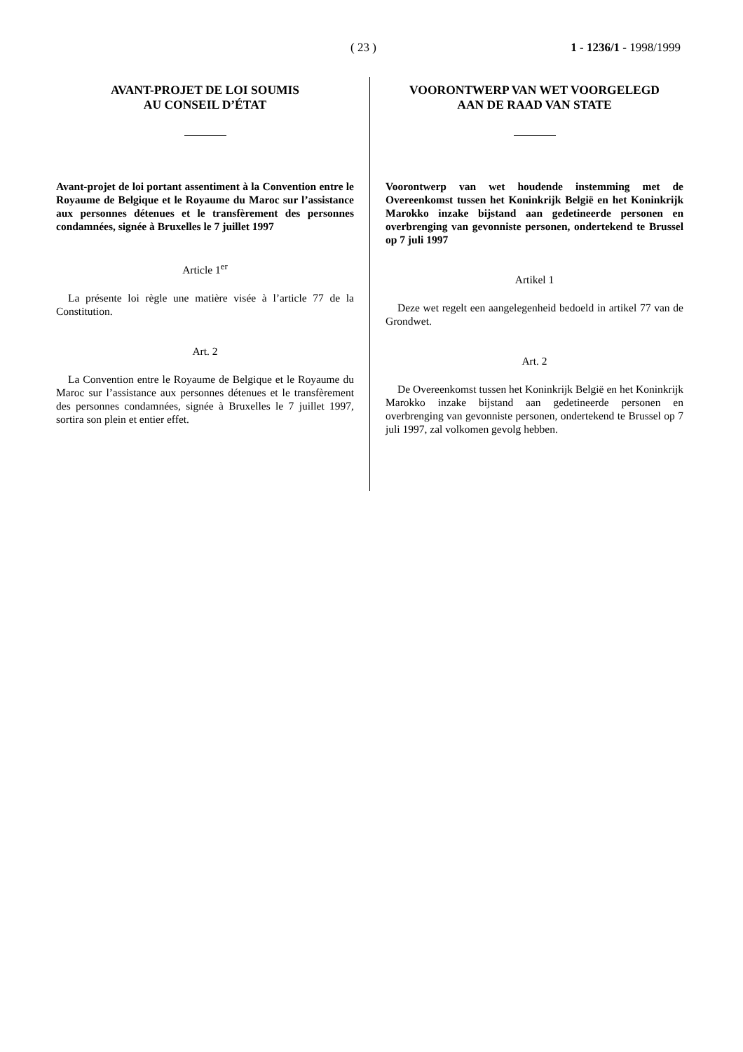( 23 ) 1 - 1236/1 - 1998/1999
AVANT-PROJET DE LOI SOUMIS
AU CONSEIL D’ÉTAT
Avant-projet de loi portant assentiment à la Convention entre le Royaume de Belgique et le Royaume du Maroc sur l’assistance aux personnes détenues et le transfèrement des personnes condamnées, signée à Bruxelles le 7 juillet 1997
Article 1<sup>er</sup>
La présente loi règle une matière visée à l’article 77 de la Constitution.
Art. 2
La Convention entre le Royaume de Belgique et le Royaume du Maroc sur l’assistance aux personnes détenues et le transfèrement des personnes condamnées, signée à Bruxelles le 7 juillet 1997, sortira son plein et entier effet.
VOORONTWERP VAN WET VOORGELEGD
AAN DE RAAD VAN STATE
Voorontwerp van wet houdende instemming met de Overeenkomst tussen het Koninkrijk België en het Koninkrijk Marokko inzake bijstand aan gedetineerde personen en overbrenging van gevonniste personen, ondertekend te Brussel op 7 juli 1997
Artikel 1
Deze wet regelt een aangelegenheid bedoeld in artikel 77 van de Grondwet.
Art. 2
De Overeenkomst tussen het Koninkrijk België en het Koninkrijk Marokko inzake bijstand aan gedetineerde personen en overbrenging van gevonniste personen, ondertekend te Brussel op 7 juli 1997, zal volkomen gevolg hebben.